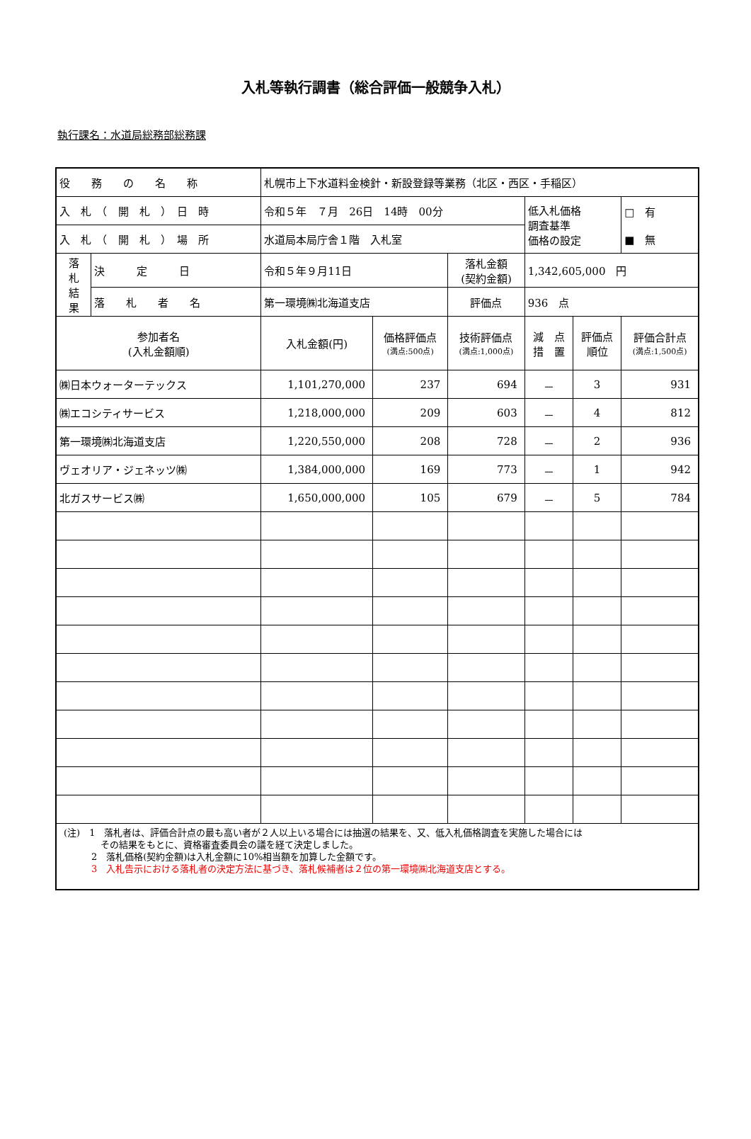入札等執行調書（総合評価一般競争入札）
執行課名：水道局総務部総務課
| 役 務 の 名 称 | | 札幌市上下水道料金検針・新設登録等業務（北区・西区・手稲区） | | | | | |
| 入 札 （ 開 札 ） 日 時 | | 令和５年 ７月 26日 14時 00分 | | | 低入札価格 調査基準 価格の設定 | | □ 有 ■ 無 |
| 入 札 （ 開 札 ） 場 所 | | 水道局本局庁舎１階 入札室 | | | | | |
| 落 札 結 果 | 決 定 日 | 令和５年９月11日 | | 落札金額 (契約金額) | 1,342,605,000 円 | | |
| | 落 札 者 名 | 第一環境㈱北海道支店 | | 評価点 | 936 点 | | |
| 参加者名 (入札金額順) | | 入札金額(円) | 価格評価点 (満点:500点) | 技術評価点 (満点:1,000点) | 減 点 措 置 | 評価点 順位 | 評価合計点 (満点:1,500点) |
| ㈱日本ウォーターテックス | | 1,101,270,000 | 237 | 694 | － | 3 | 931 |
| ㈱エコシティサービス | | 1,218,000,000 | 209 | 603 | － | 4 | 812 |
| 第一環境㈱北海道支店 | | 1,220,550,000 | 208 | 728 | － | 2 | 936 |
| ヴェオリア・ジェネッツ㈱ | | 1,384,000,000 | 169 | 773 | － | 1 | 942 |
| 北ガスサービス㈱ | | 1,650,000,000 | 105 | 679 | － | 5 | 784 |
| (注) 1 落札者は、評価合計点の最も高い者が２人以上いる場合には抽選の結果を、又、低入札価格調査を実施した場合には その結果をもとに、資格審査委員会の議を経て決定しました。 2 落札価格(契約金額)は入札金額に10%相当額を加算した金額です。 3 入札告示における落札者の決定方法に基づき、落札候補者は２位の第一環境㈱北海道支店とする。 | | | | | | | |